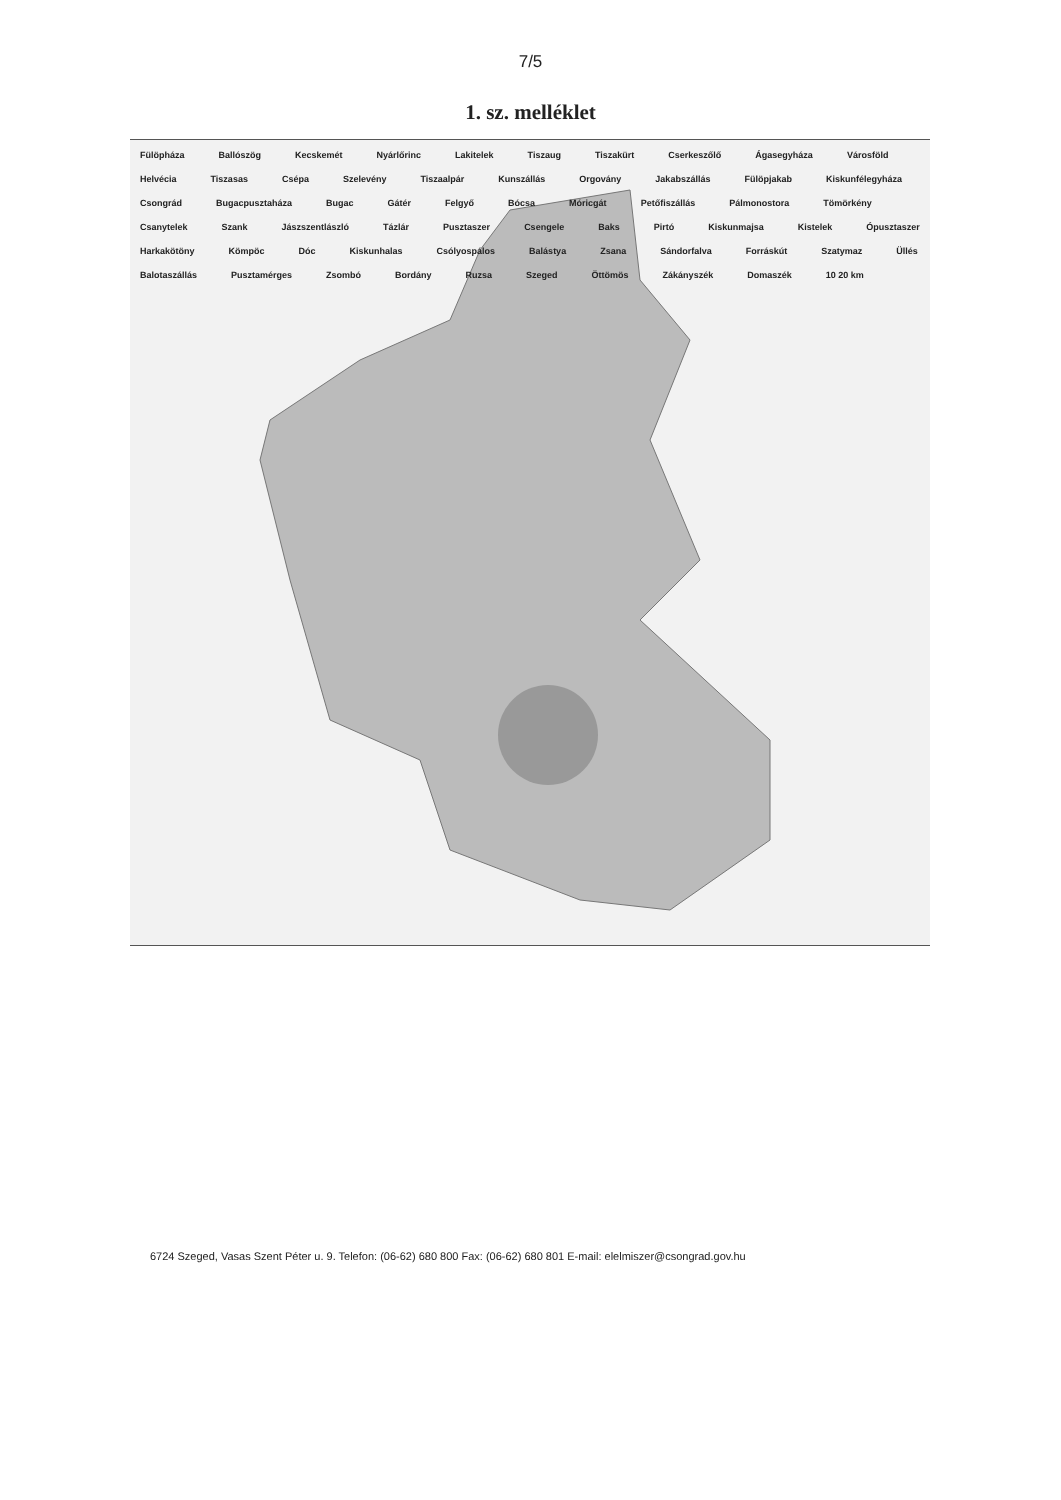7/5
1. sz. melléklet
Fülöpháza Ballószög Kecskemét Nyárlőrinc Lakitelek Tiszaug Tiszakürt Cserkeszőlő Ágasegyháza Városföld Helvécia Tiszasas Csépa Szelevény Tiszaalpár Kunszállás Orgovány Jakabszállás Fülöpjakab Kiskunfélegyháza Csongrád Bugacpusztaháza Bugac Gátér Felgyő Bócsa Móricgát Petőfiszállás Pálmonostora Tömörkény Csanytelek Szank Jászszentlászló Tázlár Pusztaszer Csengele Baks Pirtó Kiskunmajsa Kistelek Ópusztaszer Harkakötöny Kömpöc Dóc Kiskunhalas Csólyospálos Balástya Zsana Sándorfalva Forráskút Szatymaz Üllés Balotaszállás Pusztamérges Zsombó Bordány Ruzsa Szeged Öttömös Zákányszék Domaszék 10 20 km
6724 Szeged, Vasas Szent Péter u. 9. Telefon: (06-62) 680 800 Fax: (06-62) 680 801 E-mail: elelmiszer@csongrad.gov.hu